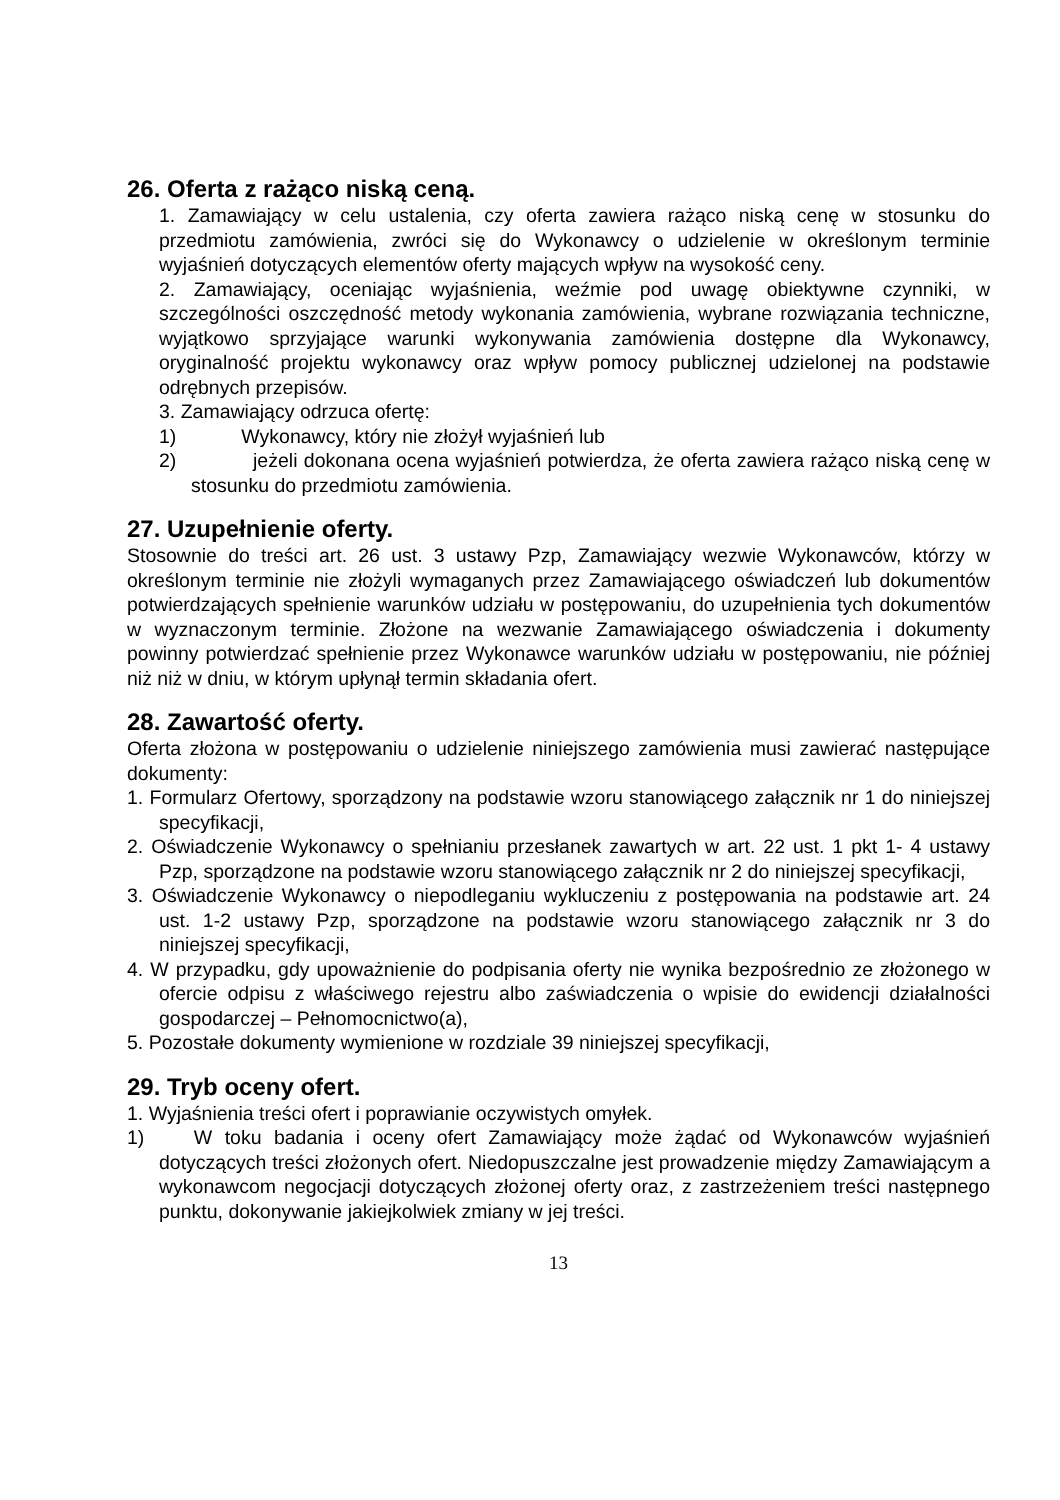26. Oferta z rażąco niską ceną.
1. Zamawiający w celu ustalenia, czy oferta zawiera rażąco niską cenę w stosunku do przedmiotu zamówienia, zwróci się do Wykonawcy o udzielenie w określonym terminie wyjaśnień dotyczących elementów oferty mających wpływ na wysokość ceny.
2. Zamawiający, oceniając wyjaśnienia, weźmie pod uwagę obiektywne czynniki, w szczególności oszczędność metody wykonania zamówienia, wybrane rozwiązania techniczne, wyjątkowo sprzyjające warunki wykonywania zamówienia dostępne dla Wykonawcy, oryginalność projektu wykonawcy oraz wpływ pomocy publicznej udzielonej na podstawie odrębnych przepisów.
3. Zamawiający odrzuca ofertę:
1) Wykonawcy, który nie złożył wyjaśnień lub
2) jeżeli dokonana ocena wyjaśnień potwierdza, że oferta zawiera rażąco niską cenę w stosunku do przedmiotu zamówienia.
27. Uzupełnienie oferty.
Stosownie do treści art. 26 ust. 3 ustawy Pzp, Zamawiający wezwie Wykonawców, którzy w określonym terminie nie złożyli wymaganych przez Zamawiającego oświadczeń lub dokumentów potwierdzających spełnienie warunków udziału w postępowaniu, do uzupełnienia tych dokumentów w wyznaczonym terminie. Złożone na wezwanie Zamawiającego oświadczenia i dokumenty powinny potwierdzać spełnienie przez Wykonawce warunków udziału w postępowaniu, nie później niż niż w dniu, w którym upłynął termin składania ofert.
28. Zawartość oferty.
Oferta złożona w postępowaniu o udzielenie niniejszego zamówienia musi zawierać następujące dokumenty:
1. Formularz Ofertowy, sporządzony na podstawie wzoru stanowiącego załącznik nr 1 do niniejszej specyfikacji,
2. Oświadczenie Wykonawcy o spełnianiu przesłanek zawartych w art. 22 ust. 1 pkt 1- 4 ustawy Pzp, sporządzone na podstawie wzoru stanowiącego załącznik nr 2 do niniejszej specyfikacji,
3. Oświadczenie Wykonawcy o niepodleganiu wykluczeniu z postępowania na podstawie art. 24 ust. 1-2 ustawy Pzp, sporządzone na podstawie wzoru stanowiącego załącznik nr 3 do niniejszej specyfikacji,
4. W przypadku, gdy upoważnienie do podpisania oferty nie wynika bezpośrednio ze złożonego w ofercie odpisu z właściwego rejestru albo zaświadczenia o wpisie do ewidencji działalności gospodarczej – Pełnomocnictwo(a),
5. Pozostałe dokumenty wymienione w rozdziale 39 niniejszej specyfikacji,
29. Tryb oceny ofert.
1. Wyjaśnienia treści ofert i poprawianie oczywistych omyłek.
1) W toku badania i oceny ofert Zamawiający może żądać od Wykonawców wyjaśnień dotyczących treści złożonych ofert. Niedopuszczalne jest prowadzenie między Zamawiającym a wykonawcom negocjacji dotyczących złożonej oferty oraz, z zastrzeżeniem treści następnego punktu, dokonywanie jakiejkolwiek zmiany w jej treści.
13